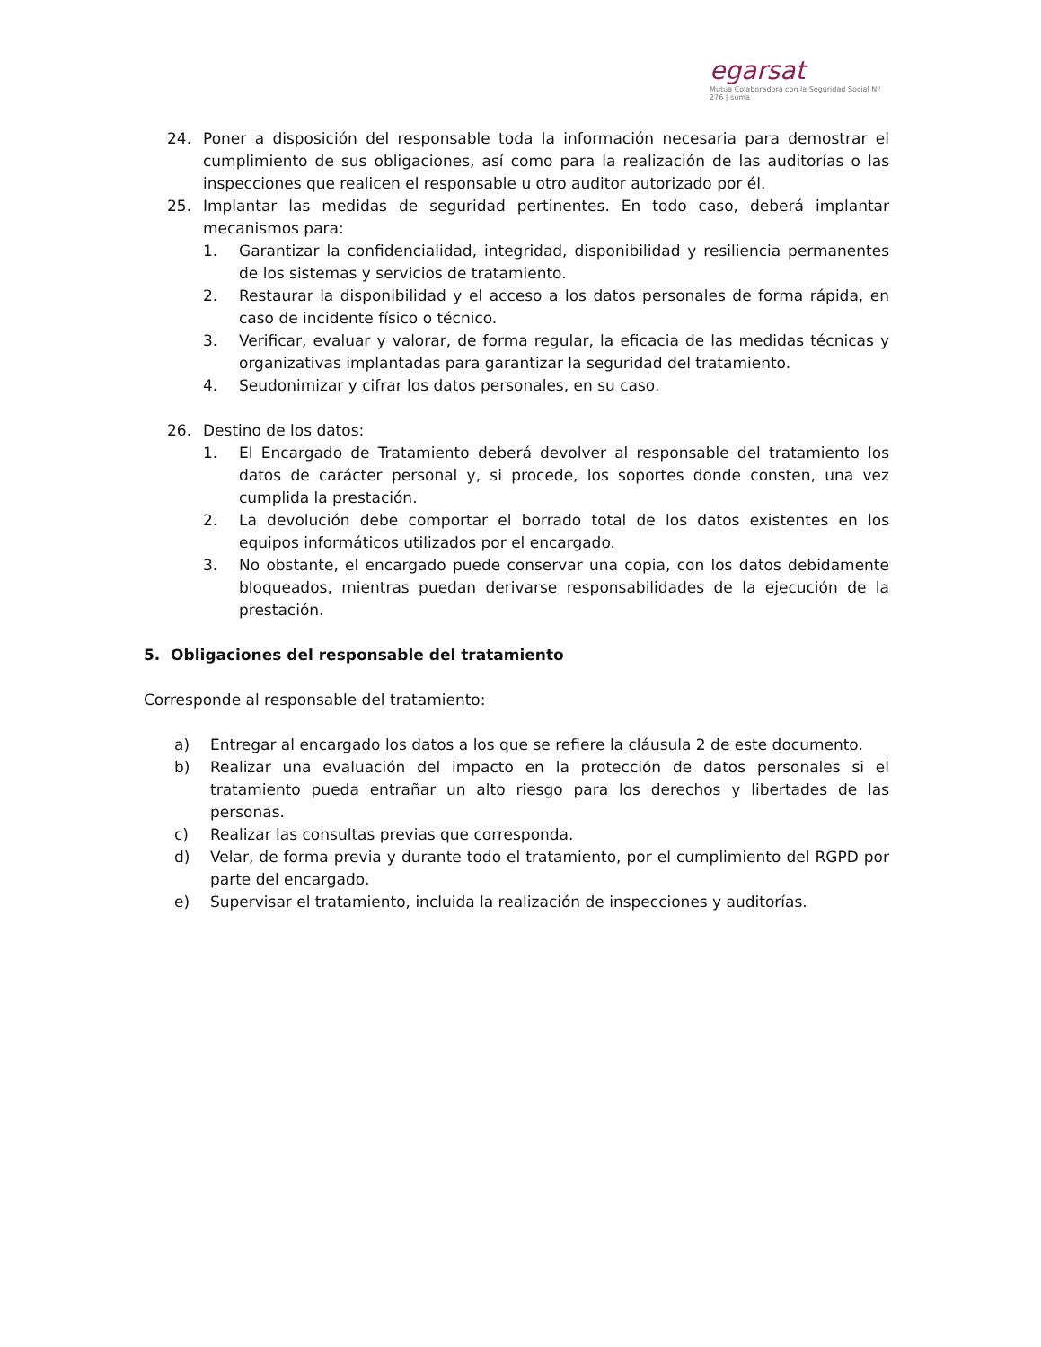egarsat
Mutua Colaboradora con la Seguridad Social Nº 276 | suma
24. Poner a disposición del responsable toda la información necesaria para demostrar el cumplimiento de sus obligaciones, así como para la realización de las auditorías o las inspecciones que realicen el responsable u otro auditor autorizado por él.
25. Implantar las medidas de seguridad pertinentes. En todo caso, deberá implantar mecanismos para:
1. Garantizar la confidencialidad, integridad, disponibilidad y resiliencia permanentes de los sistemas y servicios de tratamiento.
2. Restaurar la disponibilidad y el acceso a los datos personales de forma rápida, en caso de incidente físico o técnico.
3. Verificar, evaluar y valorar, de forma regular, la eficacia de las medidas técnicas y organizativas implantadas para garantizar la seguridad del tratamiento.
4. Seudonimizar y cifrar los datos personales, en su caso.
26. Destino de los datos:
1. El Encargado de Tratamiento deberá devolver al responsable del tratamiento los datos de carácter personal y, si procede, los soportes donde consten, una vez cumplida la prestación.
2. La devolución debe comportar el borrado total de los datos existentes en los equipos informáticos utilizados por el encargado.
3. No obstante, el encargado puede conservar una copia, con los datos debidamente bloqueados, mientras puedan derivarse responsabilidades de la ejecución de la prestación.
5. Obligaciones del responsable del tratamiento
Corresponde al responsable del tratamiento:
a) Entregar al encargado los datos a los que se refiere la cláusula 2 de este documento.
b) Realizar una evaluación del impacto en la protección de datos personales si el tratamiento pueda entrañar un alto riesgo para los derechos y libertades de las personas.
c) Realizar las consultas previas que corresponda.
d) Velar, de forma previa y durante todo el tratamiento, por el cumplimiento del RGPD por parte del encargado.
e) Supervisar el tratamiento, incluida la realización de inspecciones y auditorías.